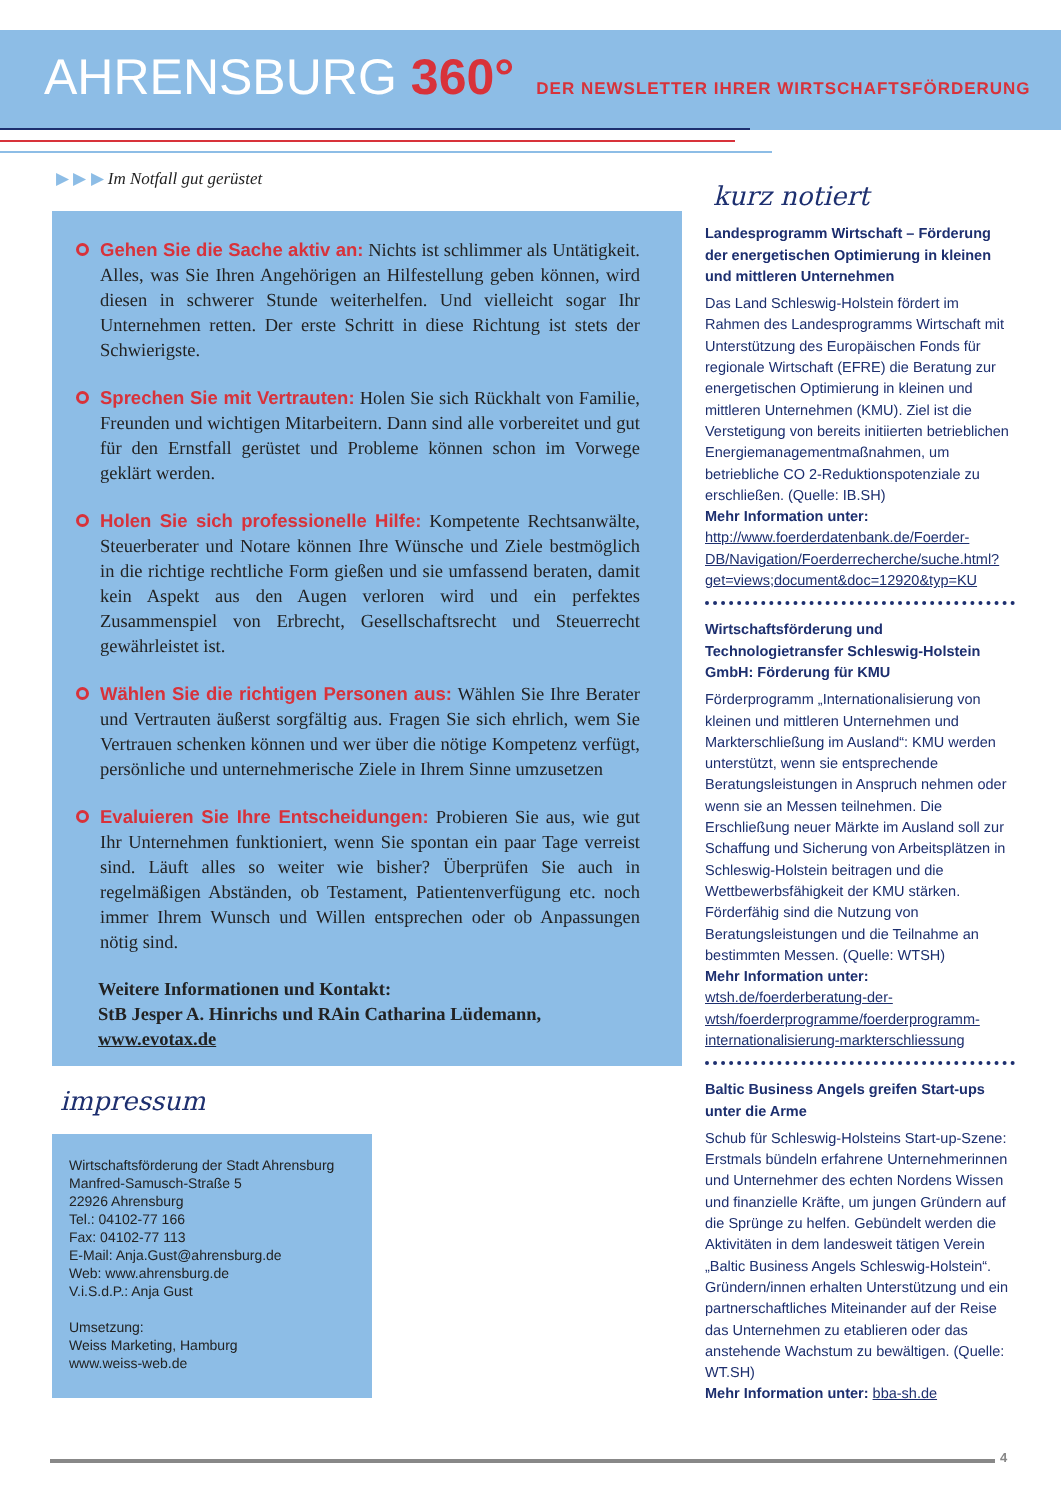AHRENSBURG 360° DER NEWSLETTER IHRER WIRTSCHAFTSFÖRDERUNG
▶ ▶ ▶ Im Notfall gut gerüstet
Gehen Sie die Sache aktiv an: Nichts ist schlimmer als Untätigkeit. Alles, was Sie Ihren Angehörigen an Hilfestellung geben können, wird diesen in schwerer Stunde weiterhelfen. Und vielleicht sogar Ihr Unternehmen retten. Der erste Schritt in diese Richtung ist stets der Schwierigste.
Sprechen Sie mit Vertrauten: Holen Sie sich Rückhalt von Familie, Freunden und wichtigen Mitarbeitern. Dann sind alle vorbereitet und gut für den Ernstfall gerüstet und Probleme können schon im Vorwege geklärt werden.
Holen Sie sich professionelle Hilfe: Kompetente Rechtsanwälte, Steuerberater und Notare können Ihre Wünsche und Ziele bestmöglich in die richtige rechtliche Form gießen und sie umfassend beraten, damit kein Aspekt aus den Augen verloren wird und ein perfektes Zusammenspiel von Erbrecht, Gesellschaftsrecht und Steuerrecht gewährleistet ist.
Wählen Sie die richtigen Personen aus: Wählen Sie Ihre Berater und Vertrauten äußerst sorgfältig aus. Fragen Sie sich ehrlich, wem Sie Vertrauen schenken können und wer über die nötige Kompetenz verfügt, persönliche und unternehmerische Ziele in Ihrem Sinne umzusetzen
Evaluieren Sie Ihre Entscheidungen: Probieren Sie aus, wie gut Ihr Unternehmen funktioniert, wenn Sie spontan ein paar Tage verreist sind. Läuft alles so weiter wie bisher? Überprüfen Sie auch in regelmäßigen Abständen, ob Testament, Patientenverfügung etc. noch immer Ihrem Wunsch und Willen entsprechen oder ob Anpassungen nötig sind.
Weitere Informationen und Kontakt:
StB Jesper A. Hinrichs und RAin Catharina Lüdemann,
www.evotax.de
impressum
Wirtschaftsförderung der Stadt Ahrensburg
Manfred-Samusch-Straße 5
22926 Ahrensburg
Tel.: 04102-77 166
Fax: 04102-77 113
E-Mail: Anja.Gust@ahrensburg.de
Web: www.ahrensburg.de
V.i.S.d.P.: Anja Gust
Umsetzung:
Weiss Marketing, Hamburg
www.weiss-web.de
kurz notiert
Landesprogramm Wirtschaft – Förderung der energetischen Optimierung in kleinen und mittleren Unternehmen
Das Land Schleswig-Holstein fördert im Rahmen des Landesprogramms Wirtschaft mit Unterstützung des Europäischen Fonds für regionale Wirtschaft (EFRE) die Beratung zur energetischen Optimierung in kleinen und mittleren Unternehmen (KMU). Ziel ist die Verstetigung von bereits initiierten betrieblichen Energiemanagementmaßnahmen, um betriebliche CO 2-Reduktionspotenziale zu erschließen. (Quelle: IB.SH)
Mehr Information unter:
http://www.foerderdatenbank.de/Foerder-DB/Navigation/Foerderrecherche/suche.html?get=views;document&doc=12920&typ=KU
Wirtschaftsförderung und Technologietransfer Schleswig-Holstein GmbH: Förderung für KMU
Förderprogramm „Internationalisierung von kleinen und mittleren Unternehmen und Markterschließung im Ausland“: KMU werden unterstützt, wenn sie entsprechende Beratungsleistungen in Anspruch nehmen oder wenn sie an Messen teilnehmen. Die Erschließung neuer Märkte im Ausland soll zur Schaffung und Sicherung von Arbeitsplätzen in Schleswig-Holstein beitragen und die Wettbewerbsfähigkeit der KMU stärken. Förderfähig sind die Nutzung von Beratungsleistungen und die Teilnahme an bestimmten Messen. (Quelle: WTSH)
Mehr Information unter:
wtsh.de/foerderberatung-der-wtsh/foerderprogramme/foerderprogramm-internationalisierung-markterschliessung
Baltic Business Angels greifen Start-ups unter die Arme
Schub für Schleswig-Holsteins Start-up-Szene: Erstmals bündeln erfahrene Unternehmerinnen und Unternehmer des echten Nordens Wissen und finanzielle Kräfte, um jungen Gründern auf die Sprünge zu helfen. Gebündelt werden die Aktivitäten in dem landesweit tätigen Verein „Baltic Business Angels Schleswig-Holstein“. Gründern/innen erhalten Unterstützung und ein partnerschaftliches Miteinander auf der Reise das Unternehmen zu etablieren oder das anstehende Wachstum zu bewältigen. (Quelle: WT.SH)
Mehr Information unter: bba-sh.de
4